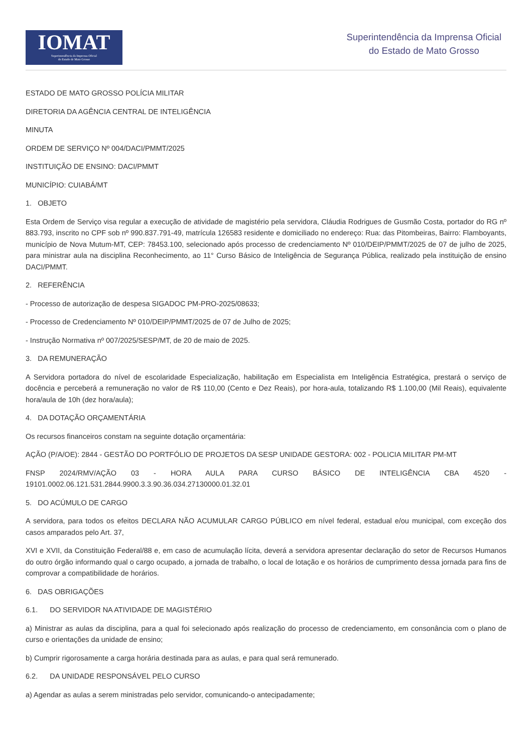IOMAT
Superintendência da Imprensa Oficial
do Estado de Mato Grosso
Superintendência da Imprensa Oficial
do Estado de Mato Grosso
ESTADO DE MATO GROSSO POLÍCIA MILITAR
DIRETORIA DA AGÊNCIA CENTRAL DE INTELIGÊNCIA
MINUTA
ORDEM DE SERVIÇO Nº 004/DACI/PMMT/2025
INSTITUIÇÃO DE ENSINO: DACI/PMMT
MUNICÍPIO: CUIABÁ/MT
1. OBJETO
Esta Ordem de Serviço visa regular a execução de atividade de magistério pela servidora, Cláudia Rodrigues de Gusmão Costa, portador do RG nº 883.793, inscrito no CPF sob nº 990.837.791-49, matrícula 126583 residente e domiciliado no endereço: Rua: das Pitombeiras, Bairro: Flamboyants, município de Nova Mutum-MT, CEP: 78453.100, selecionado após processo de credenciamento Nº 010/DEIP/PMMT/2025 de 07 de julho de 2025, para ministrar aula na disciplina Reconhecimento, ao 11° Curso Básico de Inteligência de Segurança Pública, realizado pela instituição de ensino DACI/PMMT.
2. REFERÊNCIA
- Processo de autorização de despesa SIGADOC PM-PRO-2025/08633;
- Processo de Credenciamento Nº 010/DEIP/PMMT/2025 de 07 de Julho de 2025;
- Instrução Normativa nº 007/2025/SESP/MT, de 20 de maio de 2025.
3. DA REMUNERAÇÃO
A Servidora portadora do nível de escolaridade Especialização, habilitação em Especialista em Inteligência Estratégica, prestará o serviço de docência e perceberá a remuneração no valor de R$ 110,00 (Cento e Dez Reais), por hora-aula, totalizando R$ 1.100,00 (Mil Reais), equivalente hora/aula de 10h (dez hora/aula);
4. DA DOTAÇÃO ORÇAMENTÁRIA
Os recursos financeiros constam na seguinte dotação orçamentária:
AÇÃO (P/A/OE): 2844 - GESTÃO DO PORTFÓLIO DE PROJETOS DA SESP UNIDADE GESTORA: 002 - POLICIA MILITAR PM-MT
FNSP 2024/RMV/AÇÃO 03 - HORA AULA PARA CURSO BÁSICO DE INTELIGÊNCIA CBA 4520 -
19101.0002.06.121.531.2844.9900.3.3.90.36.034.27130000.01.32.01
5. DO ACÚMULO DE CARGO
A servidora, para todos os efeitos DECLARA NÃO ACUMULAR CARGO PÚBLICO em nível federal, estadual e/ou municipal, com exceção dos casos amparados pelo Art. 37,
XVI e XVII, da Constituição Federal/88 e, em caso de acumulação lícita, deverá a servidora apresentar declaração do setor de Recursos Humanos do outro órgão informando qual o cargo ocupado, a jornada de trabalho, o local de lotação e os horários de cumprimento dessa jornada para fins de comprovar a compatibilidade de horários.
6. DAS OBRIGAÇÕES
6.1. DO SERVIDOR NA ATIVIDADE DE MAGISTÉRIO
a) Ministrar as aulas da disciplina, para a qual foi selecionado após realização do processo de credenciamento, em consonância com o plano de curso e orientações da unidade de ensino;
b) Cumprir rigorosamente a carga horária destinada para as aulas, e para qual será remunerado.
6.2. DA UNIDADE RESPONSÁVEL PELO CURSO
a) Agendar as aulas a serem ministradas pelo servidor, comunicando-o antecipadamente;